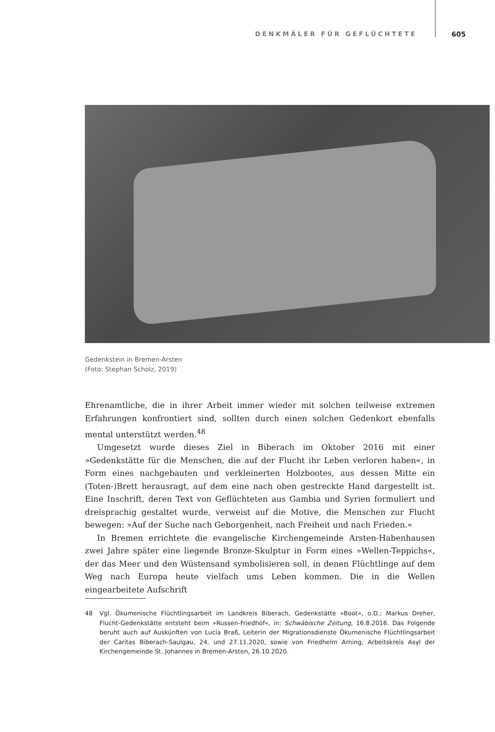DENKMÄLER FÜR GEFLÜCHTETE 605
Gedenkstein in Bremen-Arsten
(Foto: Stephan Scholz, 2019)
Ehrenamtliche, die in ihrer Arbeit immer wieder mit solchen teilweise extremen Erfahrungen konfrontiert sind, sollten durch einen solchen Gedenkort ebenfalls mental unterstützt werden.<sup>48</sup>
Umgesetzt wurde dieses Ziel in Biberach im Oktober 2016 mit einer »Gedenkstätte für die Menschen, die auf der Flucht ihr Leben verloren haben«, in Form eines nachgebauten und verkleinerten Holzbootes, aus dessen Mitte ein (Toten-)Brett herausragt, auf dem eine nach oben gestreckte Hand dargestellt ist. Eine Inschrift, deren Text von Geflüchteten aus Gambia und Syrien formuliert und dreisprachig gestaltet wurde, verweist auf die Motive, die Menschen zur Flucht bewegen: »Auf der Suche nach Geborgenheit, nach Freiheit und nach Frieden.«
In Bremen errichtete die evangelische Kirchengemeinde Arsten-Habenhausen zwei Jahre später eine liegende Bronze-Skulptur in Form eines »Wellen-Teppichs«, der das Meer und den Wüstensand symbolisieren soll, in denen Flüchtlinge auf dem Weg nach Europa heute vielfach ums Leben kommen. Die in die Wellen eingearbeitete Aufschrift
48 Vgl. Ökumenische Flüchtlingsarbeit im Landkreis Biberach, Gedenkstätte »Boot«, o.D.; Markus Dreher, Flucht-Gedenkstätte entsteht beim »Russen-Friedhof«, in: Schwäbische Zeitung, 16.8.2016. Das Folgende beruht auch auf Auskünften von Lucia Braß, Leiterin der Migrationsdienste Ökumenische Flüchtlingsarbeit der Caritas Biberach-Saulgau, 24. und 27.11.2020, sowie von Friedhelm Arning, Arbeitskreis Asyl der Kirchengemeinde St. Johannes in Bremen-Arsten, 26.10.2020.